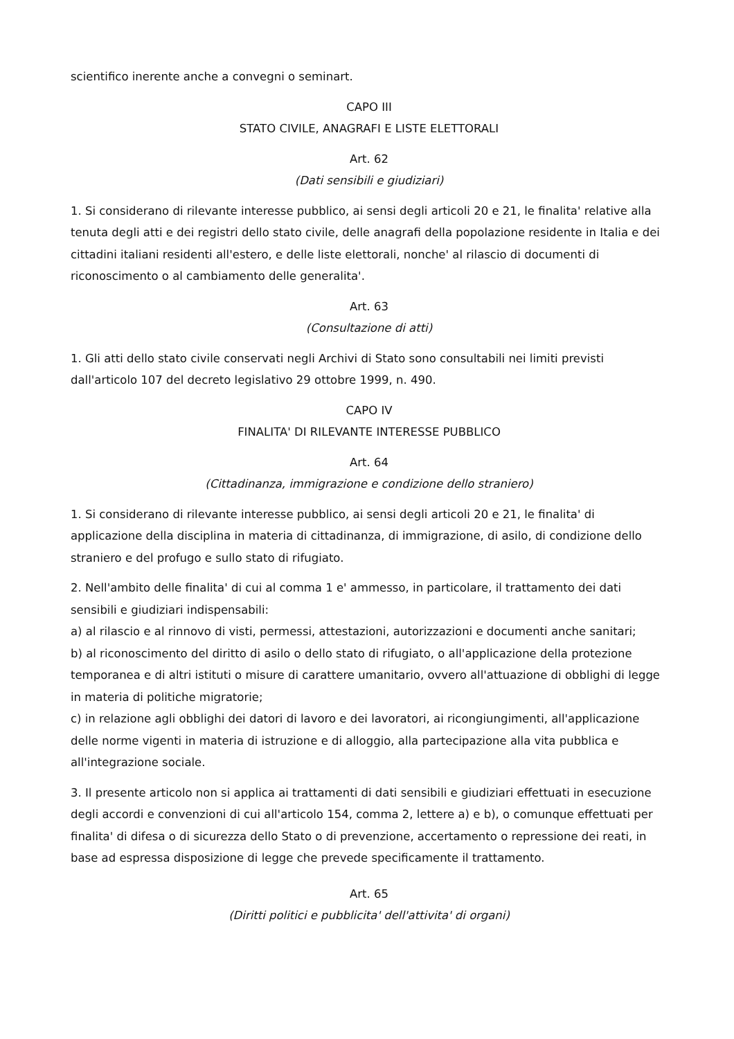scientifico inerente anche a convegni o seminart.
CAPO III
STATO CIVILE, ANAGRAFI E LISTE ELETTORALI
Art. 62
(Dati sensibili e giudiziari)
1. Si considerano di rilevante interesse pubblico, ai sensi degli articoli 20 e 21, le finalita' relative alla tenuta degli atti e dei registri dello stato civile, delle anagrafi della popolazione residente in Italia e dei cittadini italiani residenti all'estero, e delle liste elettorali, nonche' al rilascio di documenti di riconoscimento o al cambiamento delle generalita'.
Art. 63
(Consultazione di atti)
1. Gli atti dello stato civile conservati negli Archivi di Stato sono consultabili nei limiti previsti dall'articolo 107 del decreto legislativo 29 ottobre 1999, n. 490.
CAPO IV
FINALITA' DI RILEVANTE INTERESSE PUBBLICO
Art. 64
(Cittadinanza, immigrazione e condizione dello straniero)
1. Si considerano di rilevante interesse pubblico, ai sensi degli articoli 20 e 21, le finalita' di applicazione della disciplina in materia di cittadinanza, di immigrazione, di asilo, di condizione dello straniero e del profugo e sullo stato di rifugiato.
2. Nell'ambito delle finalita' di cui al comma 1 e' ammesso, in particolare, il trattamento dei dati sensibili e giudiziari indispensabili:
a) al rilascio e al rinnovo di visti, permessi, attestazioni, autorizzazioni e documenti anche sanitari;
b) al riconoscimento del diritto di asilo o dello stato di rifugiato, o all'applicazione della protezione temporanea e di altri istituti o misure di carattere umanitario, ovvero all'attuazione di obblighi di legge in materia di politiche migratorie;
c) in relazione agli obblighi dei datori di lavoro e dei lavoratori, ai ricongiungimenti, all'applicazione delle norme vigenti in materia di istruzione e di alloggio, alla partecipazione alla vita pubblica e all'integrazione sociale.
3. Il presente articolo non si applica ai trattamenti di dati sensibili e giudiziari effettuati in esecuzione degli accordi e convenzioni di cui all'articolo 154, comma 2, lettere a) e b), o comunque effettuati per finalita' di difesa o di sicurezza dello Stato o di prevenzione, accertamento o repressione dei reati, in base ad espressa disposizione di legge che prevede specificamente il trattamento.
Art. 65
(Diritti politici e pubblicita' dell'attivita' di organi)